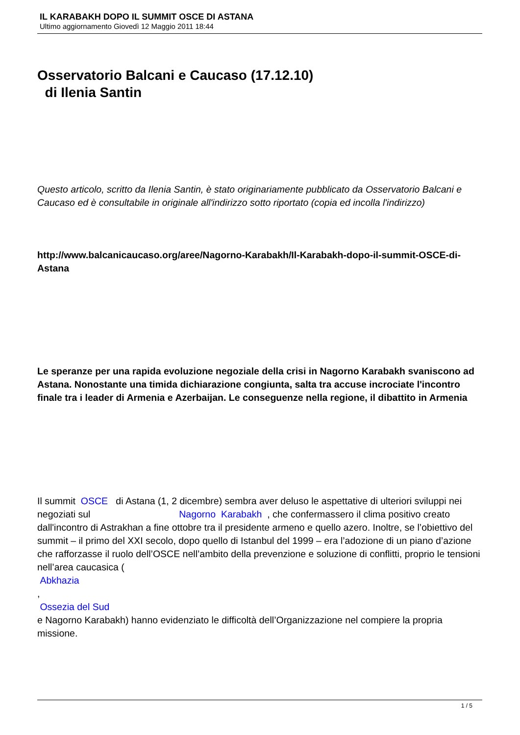IL KARABAKH DOPO IL SUMMIT OSCE DI ASTANA
Ultimo aggiornamento Giovedì 12 Maggio 2011 18:44
Osservatorio Balcani e Caucaso (17.12.10)
di Ilenia Santin
Questo articolo, scritto da Ilenia Santin, è stato originariamente pubblicato da Osservatorio Balcani e Caucaso ed è consultabile in originale all'indirizzo sotto riportato (copia ed incolla l'indirizzo)
http://www.balcanicaucaso.org/aree/Nagorno-Karabakh/Il-Karabakh-dopo-il-summit-OSCE-di-Astana
Le speranze per una rapida evoluzione negoziale della crisi in Nagorno Karabakh svaniscono ad Astana. Nonostante una timida dichiarazione congiunta, salta tra accuse incrociate l'incontro finale tra i leader di Armenia e Azerbaijan. Le conseguenze nella regione, il dibattito in Armenia
Il summit OSCE di Astana (1, 2 dicembre) sembra aver deluso le aspettative di ulteriori sviluppi nei negoziati sul Nagorno Karabakh , che confermassero il clima positivo creato dall'incontro di Astrakhan a fine ottobre tra il presidente armeno e quello azero. Inoltre, se l’obiettivo del summit – il primo del XXI secolo, dopo quello di Istanbul del 1999 – era l’adozione di un piano d’azione che rafforzasse il ruolo dell’OSCE nell’ambito della prevenzione e soluzione di conflitti, proprio le tensioni nell’area caucasica (
Abkhazia
,
Ossezia del Sud
e Nagorno Karabakh) hanno evidenziato le difficoltà dell’Organizzazione nel compiere la propria missione.
1 / 5